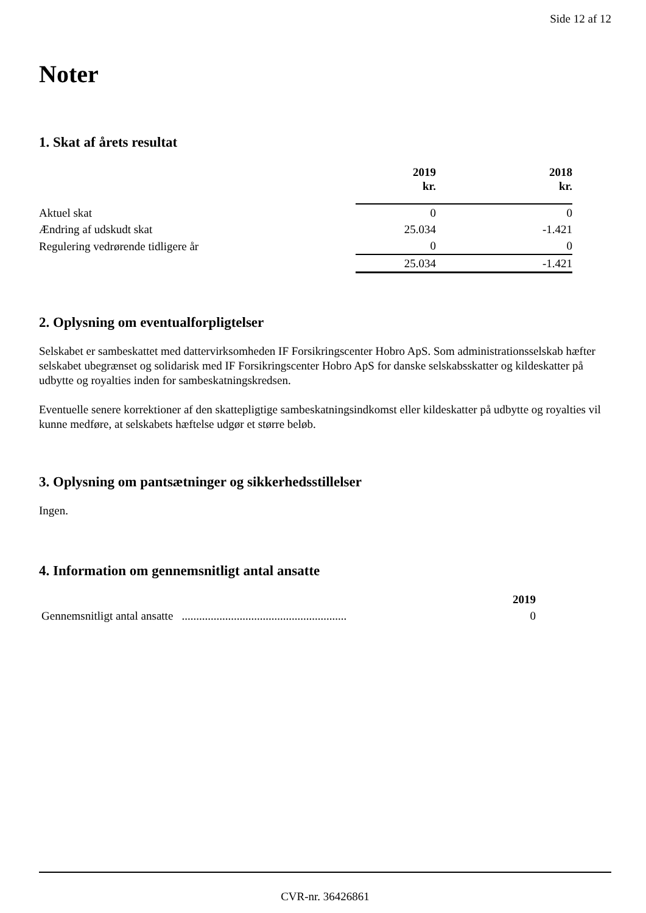Side 12 af 12
Noter
1. Skat af årets resultat
| | 2019 kr. | 2018 kr. |
| Aktuel skat | 0 | 0 |
| Ændring af udskudt skat | 25.034 | -1.421 |
| Regulering vedrørende tidligere år | 0 | 0 |
| | 25.034 | -1.421 |
2. Oplysning om eventualforpligtelser
Selskabet er sambeskattet med dattervirksomheden IF Forsikringscenter Hobro ApS. Som administrationsselskab hæfter selskabet ubegrænset og solidarisk med IF Forsikringscenter Hobro ApS for danske selskabsskatter og kildeskatter på udbytte og royalties inden for sambeskatningskredsen.
Eventuelle senere korrektioner af den skattepligtige sambeskatningsindkomst eller kildeskatter på udbytte og royalties vil kunne medføre, at selskabets hæftelse udgør et større beløb.
3. Oplysning om pantsætninger og sikkerhedsstillelser
Ingen.
4. Information om gennemsnitligt antal ansatte
| | 2019 |
| Gennemsnitligt antal ansatte ......................................................... | 0 |
CVR-nr. 36426861